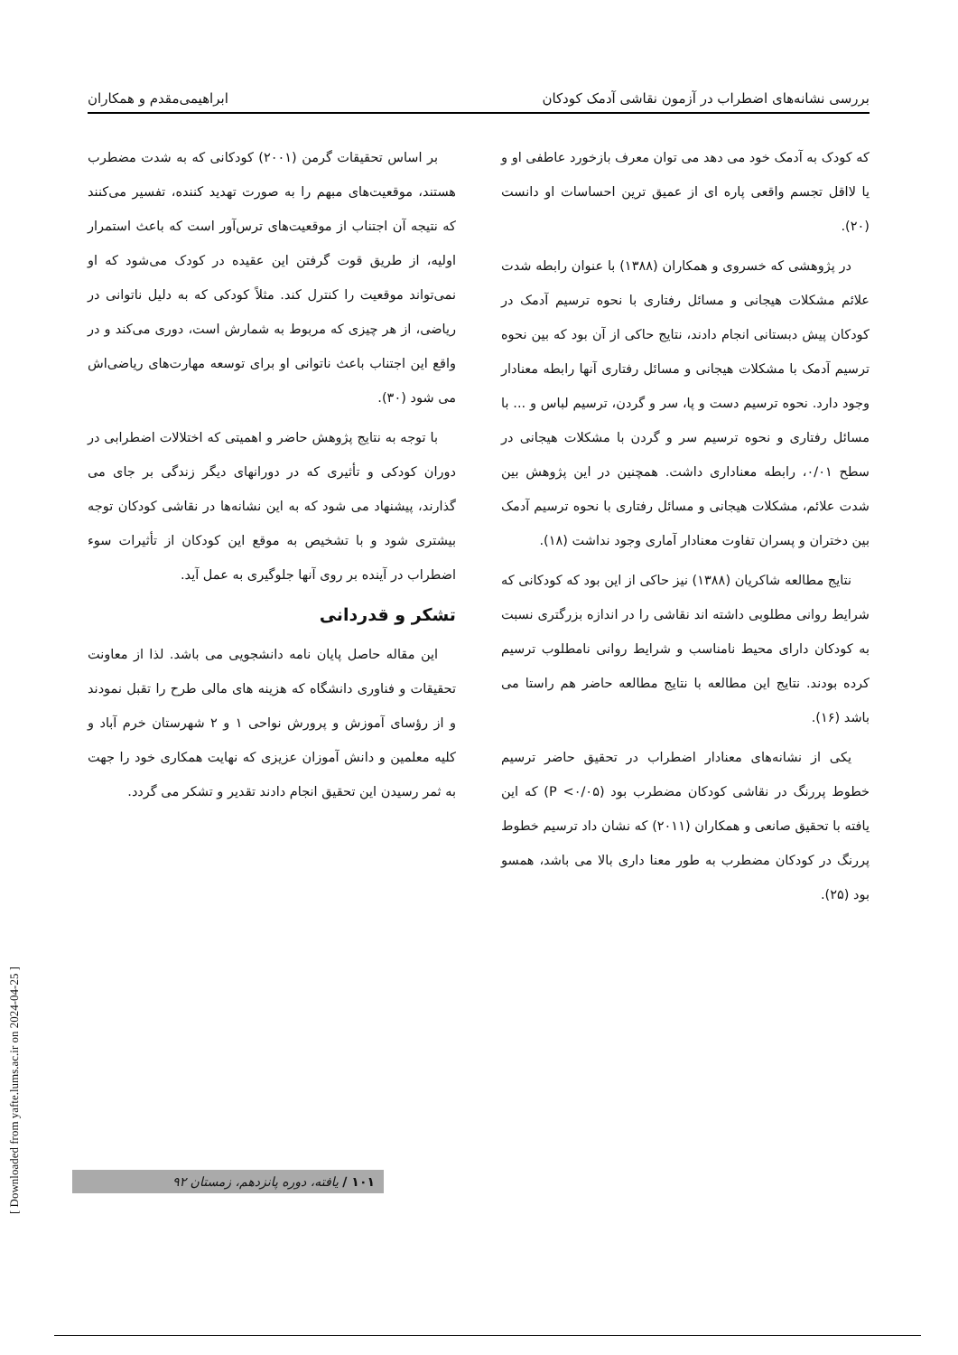بررسی نشانه‌های اضطراب در آزمون نقاشی آدمک کودکان ابراهیمی‌مقدم و همکاران
که کودک به آدمک خود می دهد می توان معرف بازخورد عاطفی او و یا لااقل تجسم واقعی پاره ای از عمیق ترین احساسات او دانست (۲۰).
در پژوهشی که خسروی و همکاران (۱۳۸۸) با عنوان رابطه شدت علائم مشکلات هیجانی و مسائل رفتاری با نحوه ترسیم آدمک در کودکان پیش دبستانی انجام دادند، نتایج حاکی از آن بود که بین نحوه ترسیم آدمک با مشکلات هیجانی و مسائل رفتاری آنها رابطه معنادار وجود دارد. نحوه ترسیم دست و پا، سر و گردن، ترسیم لباس و ... با مسائل رفتاری و نحوه ترسیم سر و گردن با مشکلات هیجانی در سطح ۰/۰۱، رابطه معناداری داشت. همچنین در این پژوهش بین شدت علائم، مشکلات هیجانی و مسائل رفتاری با نحوه ترسیم آدمک بین دختران و پسران تفاوت معنادار آماری وجود نداشت (۱۸).
نتایج مطالعه شاکریان (۱۳۸۸) نیز حاکی از این بود که کودکانی که شرایط روانی مطلوبی داشته اند نقاشی را در اندازه بزرگتری نسبت به کودکان دارای محیط نامناسب و شرایط روانی نامطلوب ترسیم کرده بودند. نتایج این مطالعه با نتایج مطالعه حاضر هم راستا می باشد (۱۶).
یکی از نشانه‌های معنادار اضطراب در تحقیق حاضر ترسیم خطوط پررنگ در نقاشی کودکان مضطرب بود (P <۰/۰۵) که این یافته با تحقیق صانعی و همکاران (۲۰۱۱) که نشان داد ترسیم خطوط پررنگ در کودکان مضطرب به طور معنا داری بالا می باشد، همسو بود (۲۵).
بر اساس تحقیقات گرمن (۲۰۰۱) کودکانی که به شدت مضطرب هستند، موقعیت‌های مبهم را به صورت تهدید کننده، تفسیر می‌کنند که نتیجه آن اجتناب از موقعیت‌های ترس‌آور است که باعث استمرار اولیه، از طریق قوت گرفتن این عقیده در کودک می‌شود که او نمی‌تواند موقعیت را کنترل کند. مثلاً کودکی که به دلیل ناتوانی در ریاضی، از هر چیزی که مربوط به شمارش است، دوری می‌کند و در واقع این اجتناب باعث ناتوانی او برای توسعه مهارت‌های ریاضی‌اش می شود (۳۰).
با توجه به نتایج پژوهش حاضر و اهمیتی که اختلالات اضطرابی در دوران کودکی و تأثیری که در دورانهای دیگر زندگی بر جای می گذارند، پیشنهاد می شود که به این نشانه‌ها در نقاشی کودکان توجه بیشتری شود و با تشخیص به موقع این کودکان از تأثیرات سوء اضطراب در آینده بر روی آنها جلوگیری به عمل آید.
تشکر و قدردانی
این مقاله حاصل پایان نامه دانشجویی می باشد. لذا از معاونت تحقیقات و فناوری دانشگاه که هزینه های مالی طرح را تقبل نمودند و از رؤسای آموزش و پرورش نواحی ۱ و ۲ شهرستان خرم آباد و کلیه معلمین و دانش آموزان عزیزی که نهایت همکاری خود را جهت به ثمر رسیدن این تحقیق انجام دادند تقدیر و تشکر می گردد.
[ Downloaded from yafte.lums.ac.ir on 2024-04-25 ]
۱۰۱ / یافته، دوره پانزدهم، زمستان ۹۲